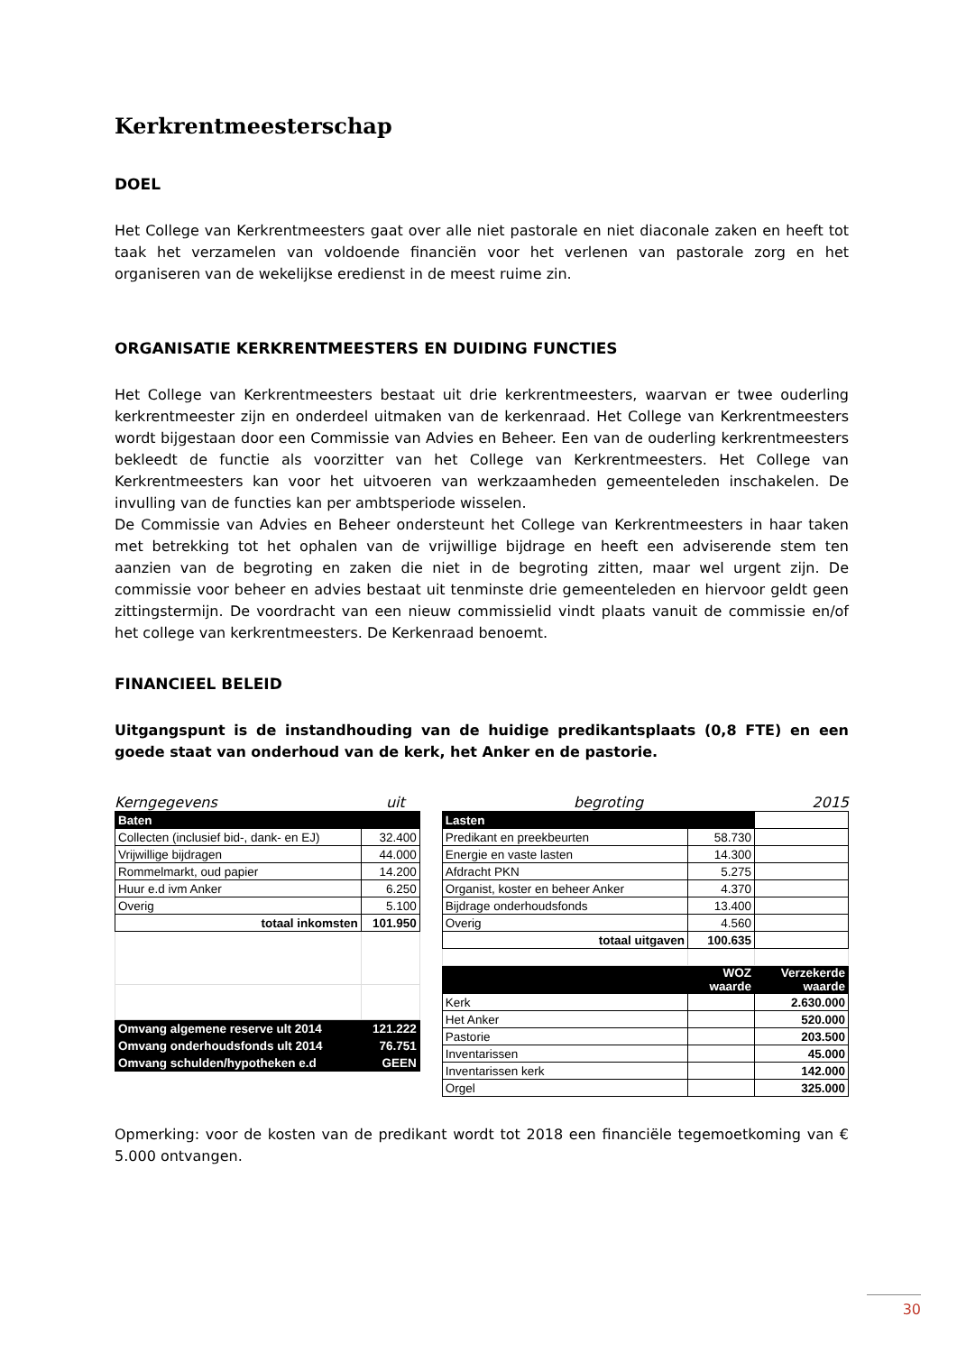Kerkrentmeesterschap
DOEL
Het College van Kerkrentmeesters gaat over alle niet pastorale en niet diaconale zaken en heeft tot taak het verzamelen van voldoende financiën voor het verlenen van pastorale zorg en het organiseren van de wekelijkse eredienst in de meest ruime zin.
ORGANISATIE KERKRENTMEESTERS EN DUIDING FUNCTIES
Het College van Kerkrentmeesters bestaat uit drie kerkrentmeesters, waarvan er twee ouderling kerkrentmeester zijn en onderdeel uitmaken van de kerkenraad. Het College van Kerkrentmeesters wordt bijgestaan door een Commissie van Advies en Beheer. Een van de ouderling kerkrentmeesters bekleedt de functie als voorzitter van het College van Kerkrentmeesters. Het College van Kerkrentmeesters kan voor het uitvoeren van werkzaamheden gemeenteleden inschakelen. De invulling van de functies kan per ambtsperiode wisselen.
De Commissie van Advies en Beheer ondersteunt het College van Kerkrentmeesters in haar taken met betrekking tot het ophalen van de vrijwillige bijdrage en heeft een adviserende stem ten aanzien van de begroting en zaken die niet in de begroting zitten, maar wel urgent zijn. De commissie voor beheer en advies bestaat uit tenminste drie gemeenteleden en hiervoor geldt geen zittingstermijn. De voordracht van een nieuw commissielid vindt plaats vanuit de commissie en/of het college van kerkrentmeesters. De Kerkenraad benoemt.
FINANCIEEL BELEID
Uitgangspunt is de instandhouding van de huidige predikantsplaats (0,8 FTE) en een goede staat van onderhoud van de kerk, het Anker en de pastorie.
Kerngegevens uit begroting 2015
| Baten | |
| Collecten (inclusief bid-, dank- en EJ) | 32.400 |
| Vrijwillige bijdragen | 44.000 |
| Rommelmarkt, oud papier | 14.200 |
| Huur e.d ivm Anker | 6.250 |
| Overig | 5.100 |
| totaal inkomsten | 101.950 |
| Omvang algemene reserve ult 2014 | 121.222 |
| Omvang onderhoudsfonds ult 2014 | 76.751 |
| Omvang schulden/hypotheken e.d | GEEN |
| Lasten | | |
| Predikant en preekbeurten | 58.730 | |
| Energie en vaste lasten | 14.300 | |
| Afdracht PKN | 5.275 | |
| Organist, koster en beheer Anker | 4.370 | |
| Bijdrage onderhoudsfonds | 13.400 | |
| Overig | 4.560 | |
| totaal uitgaven | 100.635 | |
| | WOZ waarde | Verzekerde waarde |
| Kerk | | 2.630.000 |
| Het Anker | | 520.000 |
| Pastorie | | 203.500 |
| Inventarissen | | 45.000 |
| Inventarissen kerk | | 142.000 |
| Orgel | | 325.000 |
Opmerking: voor de kosten van de predikant wordt tot 2018 een financiële tegemoetkoming van € 5.000 ontvangen.
30